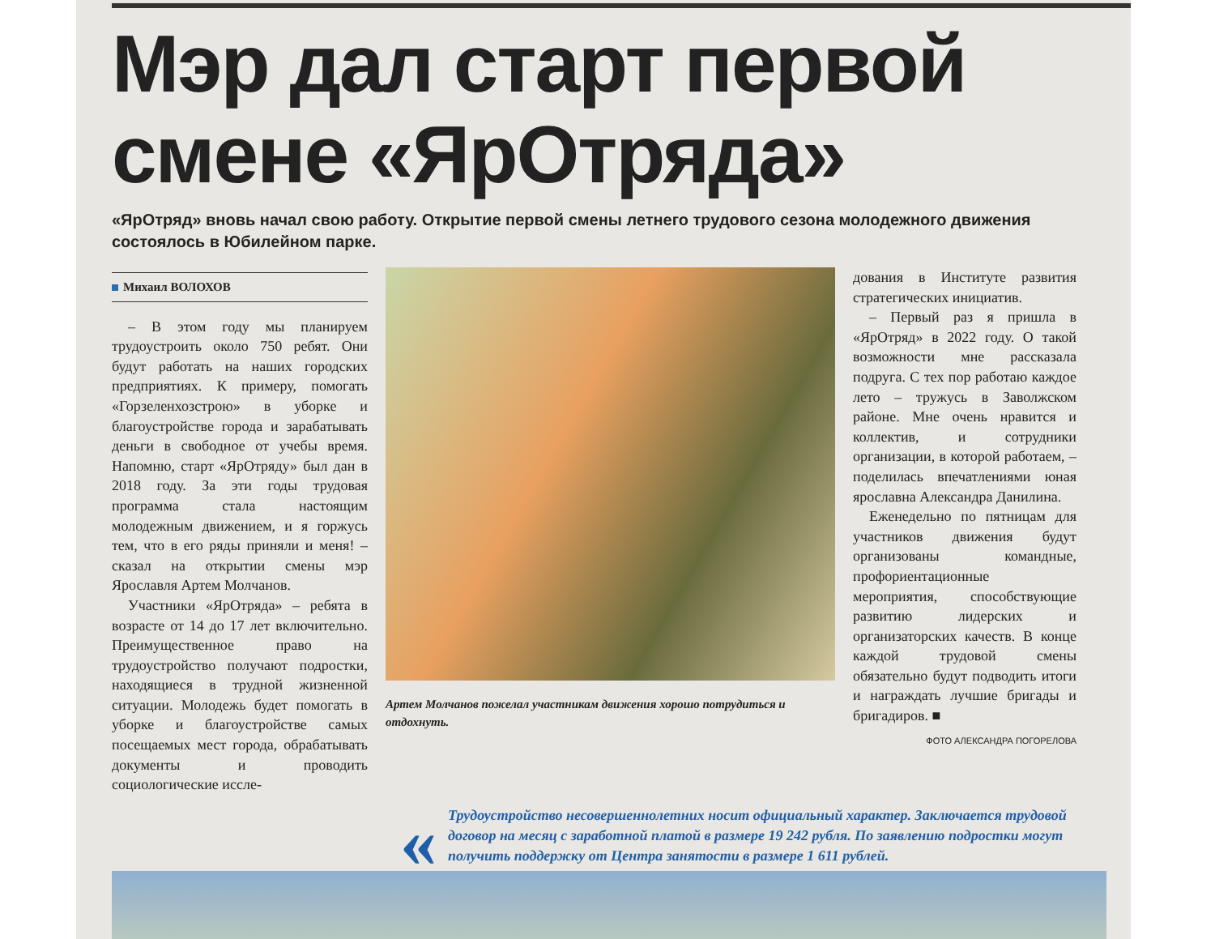Мэр дал старт первой смене «ЯрОтряда»
«ЯрОтряд» вновь начал свою работу. Открытие первой смены летнего трудового сезона молодежного движения состоялось в Юбилейном парке.
Михаил ВОЛОХОВ
– В этом году мы планируем трудоустроить около 750 ребят. Они будут работать на наших городских предприятиях. К примеру, помогать «Горзеленхозстрою» в уборке и благоустройстве города и зарабатывать деньги в свободное от учебы время. Напомню, старт «ЯрОтряду» был дан в 2018 году. За эти годы трудовая программа стала настоящим молодежным движением, и я горжусь тем, что в его ряды приняли и меня! – сказал на открытии смены мэр Ярославля Артем Молчанов.
Участники «ЯрОтряда» – ребята в возрасте от 14 до 17 лет включительно. Преимущественное право на трудоустройство получают подростки, находящиеся в трудной жизненной ситуации. Молодежь будет помогать в уборке и благоустройстве самых посещаемых мест города, обрабатывать документы и проводить социологические иссле-
Артем Молчанов пожелал участникам движения хорошо потрудиться и отдохнуть.
дования в Институте развития стратегических инициатив.
– Первый раз я пришла в «ЯрОтряд» в 2022 году. О такой возможности мне рассказала подруга. С тех пор работаю каждое лето – тружусь в Заволжском районе. Мне очень нравится и коллектив, и сотрудники организации, в которой работаем, – поделилась впечатлениями юная ярославна Александра Данилина.
Еженедельно по пятницам для участников движения будут организованы командные, профориентационные мероприятия, способствующие развитию лидерских и организаторских качеств. В конце каждой трудовой смены обязательно будут подводить итоги и награждать лучшие бригады и бригадиров. ■
ФОТО АЛЕКСАНДРА ПОГОРЕЛОВА
«
Трудоустройство несовершеннолетних носит официальный характер. Заключается трудовой договор на месяц с заработной платой в размере 19 242 рубля. По заявлению подростки могут получить поддержку от Центра занятости в размере 1 611 рублей.